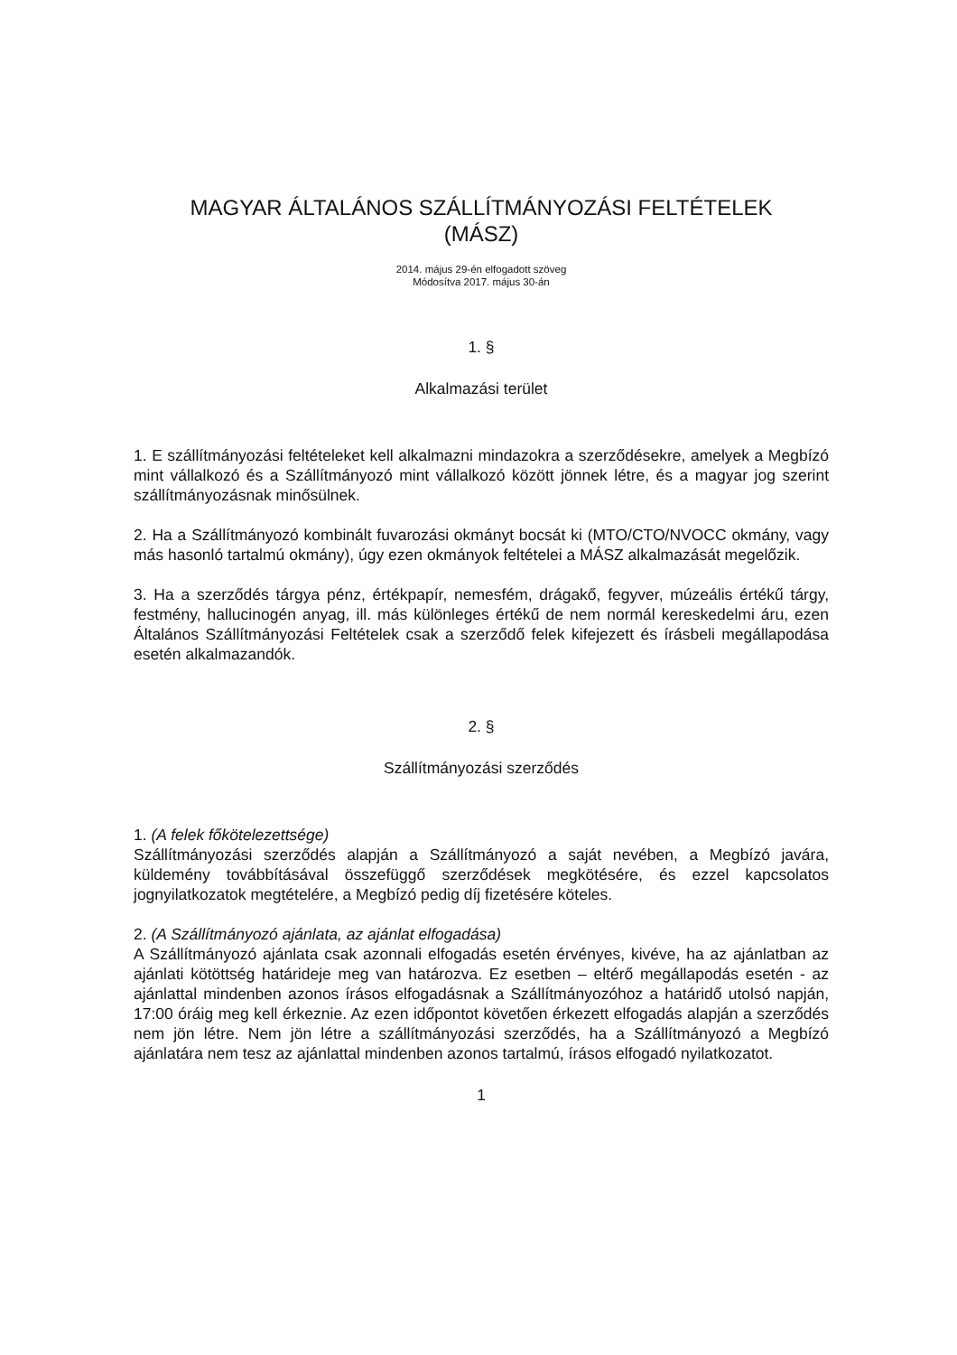MAGYAR ÁLTALÁNOS SZÁLLÍTMÁNYOZÁSI FELTÉTELEK
(MÁSZ)
2014. május 29-én elfogadott szöveg
Módosítva 2017. május 30-án
1. §
Alkalmazási terület
1. E szállítmányozási feltételeket kell alkalmazni mindazokra a szerződésekre, amelyek a Megbízó mint vállalkozó és a Szállítmányozó mint vállalkozó között jönnek létre, és a magyar jog szerint szállítmányozásnak minősülnek.
2. Ha a Szállítmányozó kombinált fuvarozási okmányt bocsát ki (MTO/CTO/NVOCC okmány, vagy más hasonló tartalmú okmány), úgy ezen okmányok feltételei a MÁSZ alkalmazását megelőzik.
3. Ha a szerződés tárgya pénz, értékpapír, nemesfém, drágakő, fegyver, múzeális értékű tárgy, festmény, hallucinogén anyag, ill. más különleges értékű de nem normál kereskedelmi áru, ezen Általános Szállítmányozási Feltételek csak a szerződő felek kifejezett és írásbeli megállapodása esetén alkalmazandók.
2. §
Szállítmányozási szerződés
1. (A felek főkötelezettsége)
Szállítmányozási szerződés alapján a Szállítmányozó a saját nevében, a Megbízó javára, küldemény továbbításával összefüggő szerződések megkötésére, és ezzel kapcsolatos jognyilatkozatok megtételére, a Megbízó pedig díj fizetésére köteles.
2. (A Szállítmányozó ajánlata, az ajánlat elfogadása)
A Szállítmányozó ajánlata csak azonnali elfogadás esetén érvényes, kivéve, ha az ajánlatban az ajánlati kötöttség határideje meg van határozva. Ez esetben – eltérő megállapodás esetén - az ajánlattal mindenben azonos írásos elfogadásnak a Szállítmányozóhoz a határidő utolsó napján, 17:00 óráig meg kell érkeznie. Az ezen időpontot követően érkezett elfogadás alapján a szerződés nem jön létre. Nem jön létre a szállítmányozási szerződés, ha a Szállítmányozó a Megbízó ajánlatára nem tesz az ajánlattal mindenben azonos tartalmú, írásos elfogadó nyilatkozatot.
1